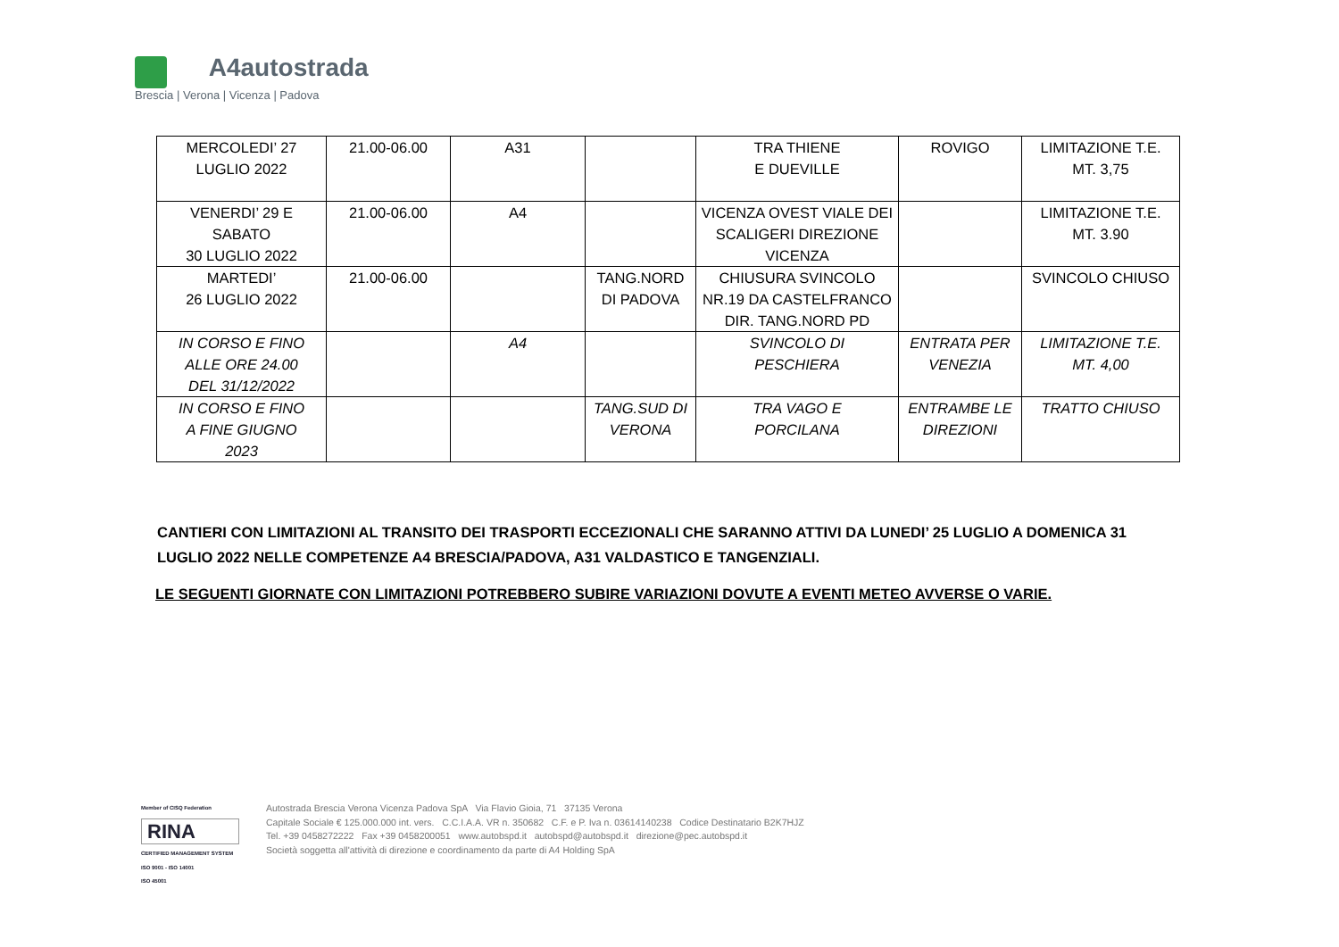A4autostrada
Brescia | Verona | Vicenza | Padova
| MERCOLEDI’ 27 LUGLIO 2022 | 21.00-06.00 | A31 | | TRA THIENE E DUEVILLE | ROVIGO | LIMITAZIONE T.E. MT. 3,75 |
| VENERDI’ 29 E SABATO 30 LUGLIO 2022 | 21.00-06.00 | A4 | | VICENZA OVEST VIALE DEI SCALIGERI DIREZIONE VICENZA | | LIMITAZIONE T.E. MT. 3.90 |
| MARTEDI’ 26 LUGLIO 2022 | 21.00-06.00 | | TANG.NORD DI PADOVA | CHIUSURA SVINCOLO NR.19 DA CASTELFRANCO DIR. TANG.NORD PD | | SVINCOLO CHIUSO |
| IN CORSO E FINO ALLE ORE 24.00 DEL 31/12/2022 | | A4 | | SVINCOLO DI PESCHIERA | ENTRATA PER VENEZIA | LIMITAZIONE T.E. MT. 4,00 |
| IN CORSO E FINO A FINE GIUGNO 2023 | | | TANG.SUD DI VERONA | TRA VAGO E PORCILANA | ENTRAMBE LE DIREZIONI | TRATTO CHIUSO |
CANTIERI CON LIMITAZIONI AL TRANSITO DEI TRASPORTI ECCEZIONALI CHE SARANNO ATTIVI DA LUNEDI’ 25 LUGLIO A DOMENICA 31 LUGLIO 2022 NELLE COMPETENZE A4 BRESCIA/PADOVA, A31 VALDASTICO E TANGENZIALI.
LE SEGUENTI GIORNATE CON LIMITAZIONI POTREBBERO SUBIRE VARIAZIONI DOVUTE A EVENTI METEO AVVERSE O VARIE.
Member of CISQ Federation
RINA
CERTIFIED MANAGEMENT SYSTEM
ISO 9001 - ISO 14001
ISO 45001
Autostrada Brescia Verona Vicenza Padova SpA Via Flavio Gioia, 71 37135 Verona
Capitale Sociale € 125.000.000 int. vers. C.C.I.A.A. VR n. 350682 C.F. e P. Iva n. 03614140238 Codice Destinatario B2K7HJZ
Tel. +39 0458272222 Fax +39 0458200051 www.autobspd.it autobspd@autobspd.it direzione@pec.autobspd.it
Società soggetta all'attività di direzione e coordinamento da parte di A4 Holding SpA